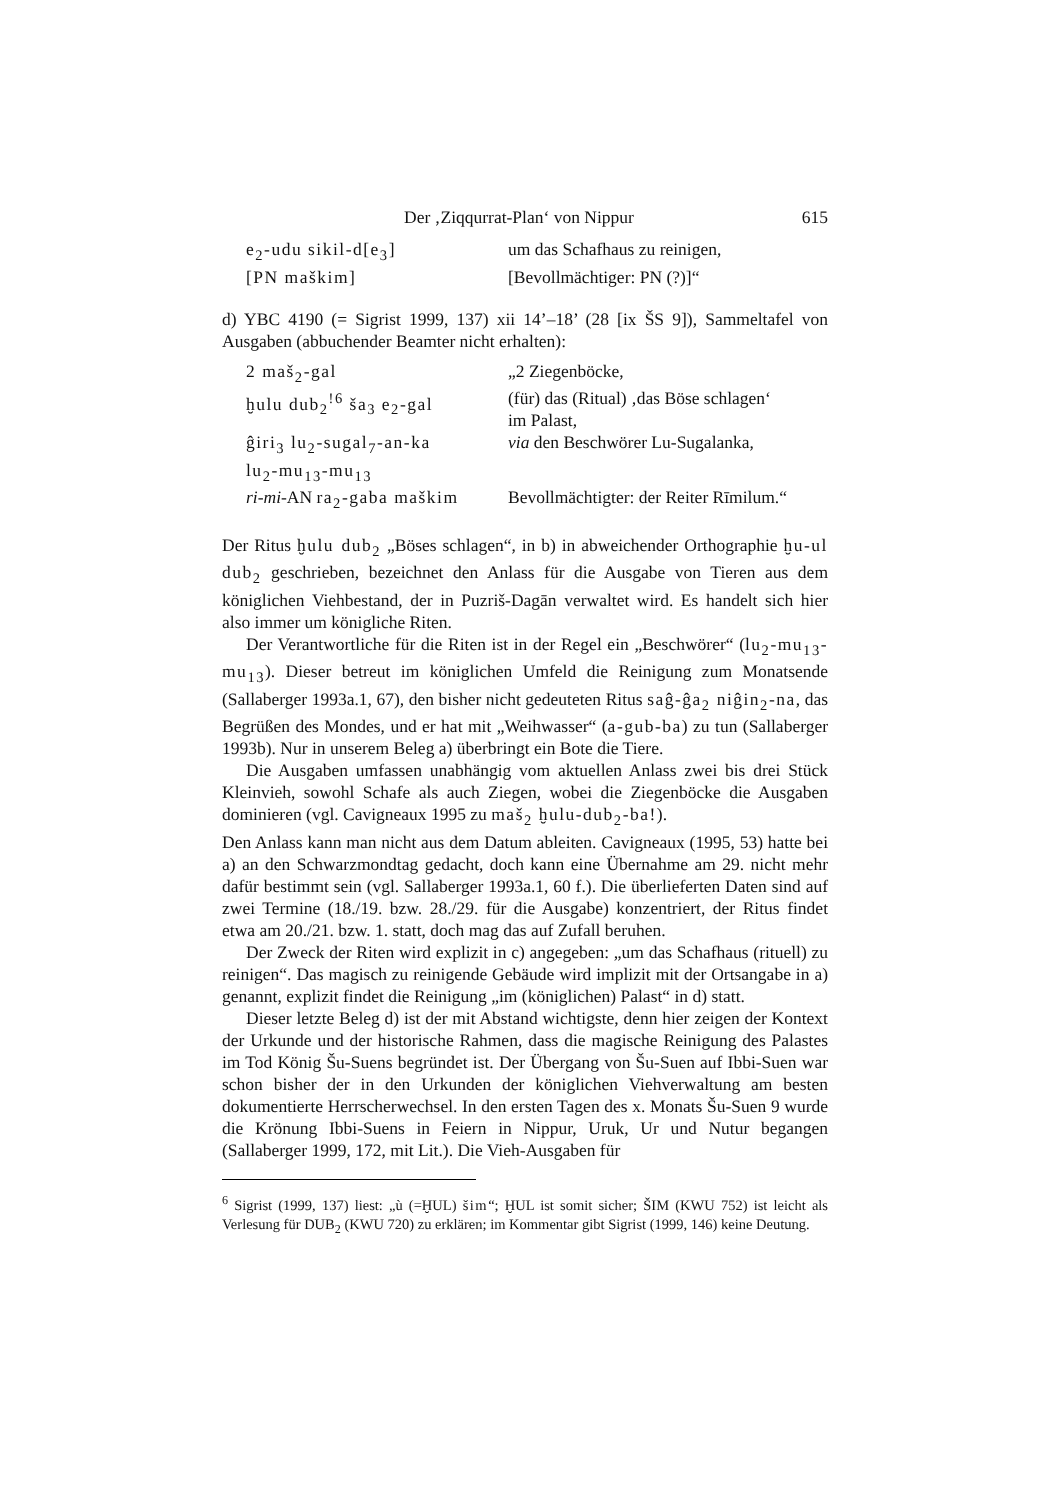Der ‚Ziqqurrat-Plan‘ von Nippur 615
| e<sub>2</sub>-udu sikil-d[e<sub>3</sub>] | um das Schafhaus zu reinigen, |
| [PN maškim] | [Bevollmächtiger: PN (?)]“ |
d) YBC 4190 (= Sigrist 1999, 137) xii 14’–18’ (28 [ix ŠS 9]), Sammeltafel von Ausgaben (abbuchender Beamter nicht erhalten):
| 2 maš<sub>2</sub>-gal | „2 Ziegenböcke, |
| ḫulu dub<sub>2</sub><sup>!6</sup> ša<sub>3</sub> e<sub>2</sub>-gal | (für) das (Ritual) ‚das Böse schlagen‘ im Palast, |
| ĝiri<sub>3</sub> lu<sub>2</sub>-sugal<sub>7</sub>-an-ka lu<sub>2</sub>-mu<sub>13</sub>-mu<sub>13</sub> | via den Beschwörer Lu-Sugalanka, |
| ri-mi -AN ra<sub>2</sub>-gaba maškim | Bevollmächtigter: der Reiter Rīmilum.“ |
Der Ritus ḫulu dub<sub>2</sub> „Böses schlagen“, in b) in abweichender Orthographie ḫu-ul dub<sub>2</sub> geschrieben, bezeichnet den Anlass für die Ausgabe von Tieren aus dem königlichen Viehbestand, der in Puzriš-Dagān verwaltet wird. Es handelt sich hier also immer um königliche Riten.
Der Verantwortliche für die Riten ist in der Regel ein „Beschwörer“ (lu<sub>2</sub>-mu<sub>13</sub>-mu<sub>13</sub>). Dieser betreut im königlichen Umfeld die Reinigung zum Monatsende (Sallaberger 1993a.1, 67), den bisher nicht gedeuteten Ritus saĝ-ĝa<sub>2</sub> niĝin<sub>2</sub>-na, das Begrüßen des Mondes, und er hat mit „Weihwasser“ (a-gub-ba) zu tun (Sallaberger 1993b). Nur in unserem Beleg a) überbringt ein Bote die Tiere.
Die Ausgaben umfassen unabhängig vom aktuellen Anlass zwei bis drei Stück Kleinvieh, sowohl Schafe als auch Ziegen, wobei die Ziegenböcke die Ausgaben dominieren (vgl. Cavigneaux 1995 zu maš<sub>2</sub> ḫulu-dub<sub>2</sub>-ba!).
Den Anlass kann man nicht aus dem Datum ableiten. Cavigneaux (1995, 53) hatte bei a) an den Schwarzmondtag gedacht, doch kann eine Übernahme am 29. nicht mehr dafür bestimmt sein (vgl. Sallaberger 1993a.1, 60 f.). Die überlieferten Daten sind auf zwei Termine (18./19. bzw. 28./29. für die Ausgabe) konzentriert, der Ritus findet etwa am 20./21. bzw. 1. statt, doch mag das auf Zufall beruhen.
Der Zweck der Riten wird explizit in c) angegeben: „um das Schafhaus (rituell) zu reinigen“. Das magisch zu reinigende Gebäude wird implizit mit der Ortsangabe in a) genannt, explizit findet die Reinigung „im (königlichen) Palast“ in d) statt.
Dieser letzte Beleg d) ist der mit Abstand wichtigste, denn hier zeigen der Kontext der Urkunde und der historische Rahmen, dass die magische Reinigung des Palastes im Tod König Šu-Suens begründet ist. Der Übergang von Šu-Suen auf Ibbi-Suen war schon bisher der in den Urkunden der königlichen Viehverwaltung am besten dokumentierte Herrscherwechsel. In den ersten Tagen des x. Monats Šu-Suen 9 wurde die Krönung Ibbi-Suens in Feiern in Nippur, Uruk, Ur und Nutur begangen (Sallaberger 1999, 172, mit Lit.). Die Vieh-Ausgaben für
<sup>6</sup> Sigrist (1999, 137) liest: „ù (=ḪUL) šim“; ḪUL ist somit sicher; ŠIM (KWU 752) ist leicht als Verlesung für DUB<sub>2</sub> (KWU 720) zu erklären; im Kommentar gibt Sigrist (1999, 146) keine Deutung.